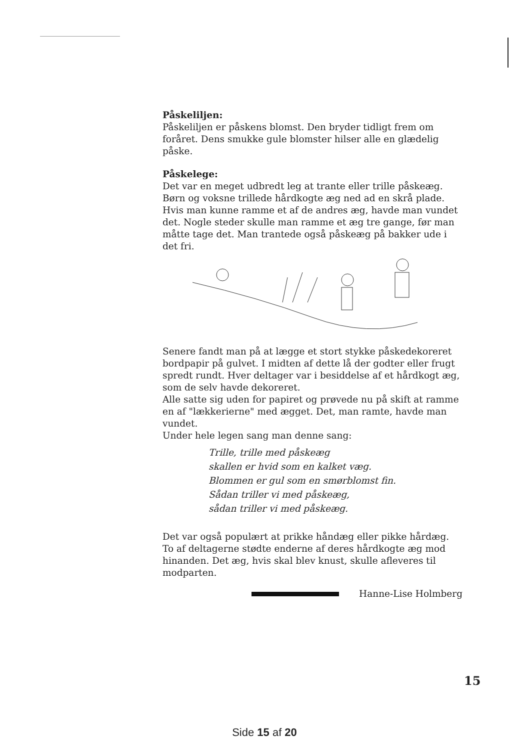Påskeliljen:
Påskeliljen er påskens blomst. Den bryder tidligt frem om foråret. Dens smukke gule blomster hilser alle en glædelig påske.
Påskelege:
Det var en meget udbredt leg at trante eller trille påskeæg. Børn og voksne trillede hårdkogte æg ned ad en skrå plade. Hvis man kunne ramme et af de andres æg, havde man vundet det. Nogle steder skulle man ramme et æg tre gange, før man måtte tage det. Man trantede også påskeæg på bakker ude i det fri.
Senere fandt man på at lægge et stort stykke påskedekoreret bordpapir på gulvet. I midten af dette lå der godter eller frugt spredt rundt. Hver deltager var i besiddelse af et hårdkogt æg, som de selv havde dekoreret.
Alle satte sig uden for papiret og prøvede nu på skift at ramme en af "lækkerierne" med ægget. Det, man ramte, havde man vundet.
Under hele legen sang man denne sang:
Trille, trille med påskeæg
skallen er hvid som en kalket væg.
Blommen er gul som en smørblomst fin.
Sådan triller vi med påskeæg,
sådan triller vi med påskeæg.
Det var også populært at prikke håndæg eller pikke hårdæg. To af deltagerne stødte enderne af deres hårdkogte æg mod hinanden. Det æg, hvis skal blev knust, skulle afleveres til modparten.
Hanne-Lise Holmberg
15
Side 15 af 20